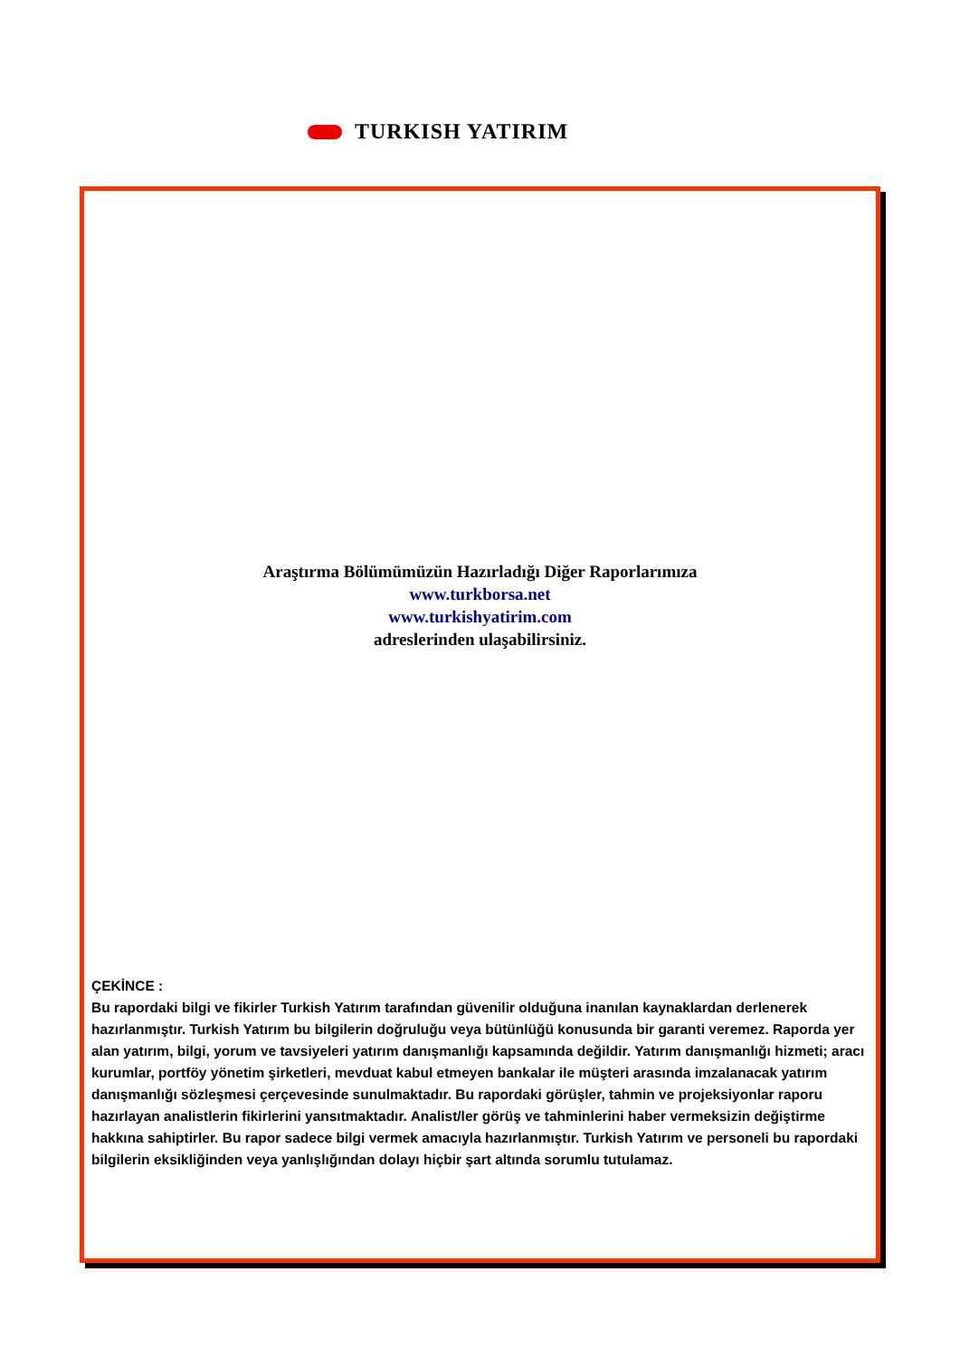TURKISH YATIRIM
Araştırma Bölümümüzün Hazırladığı Diğer Raporlarımıza
www.turkborsa.net
www.turkishyatirim.com
adreslerinden ulaşabilirsiniz.
ÇEKİNCE :
Bu rapordaki bilgi ve fikirler Turkish Yatırım tarafından güvenilir olduğuna inanılan kaynaklardan derlenerek hazırlanmıştır. Turkish Yatırım bu bilgilerin doğruluğu veya bütünlüğü konusunda bir garanti veremez. Raporda yer alan yatırım, bilgi, yorum ve tavsiyeleri yatırım danışmanlığı kapsamında değildir. Yatırım danışmanlığı hizmeti; aracı kurumlar, portföy yönetim şirketleri, mevduat kabul etmeyen bankalar ile müşteri arasında imzalanacak yatırım danışmanlığı sözleşmesi çerçevesinde sunulmaktadır. Bu rapordaki görüşler, tahmin ve projeksiyonlar raporu hazırlayan analistlerin fikirlerini yansıtmaktadır. Analist/ler görüş ve tahminlerini haber vermeksizin değiştirme hakkına sahiptirler. Bu rapor sadece bilgi vermek amacıyla hazırlanmıştır. Turkish Yatırım ve personeli bu rapordaki bilgilerin eksikliğinden veya yanlışlığından dolayı hiçbir şart altında sorumlu tutulamaz.